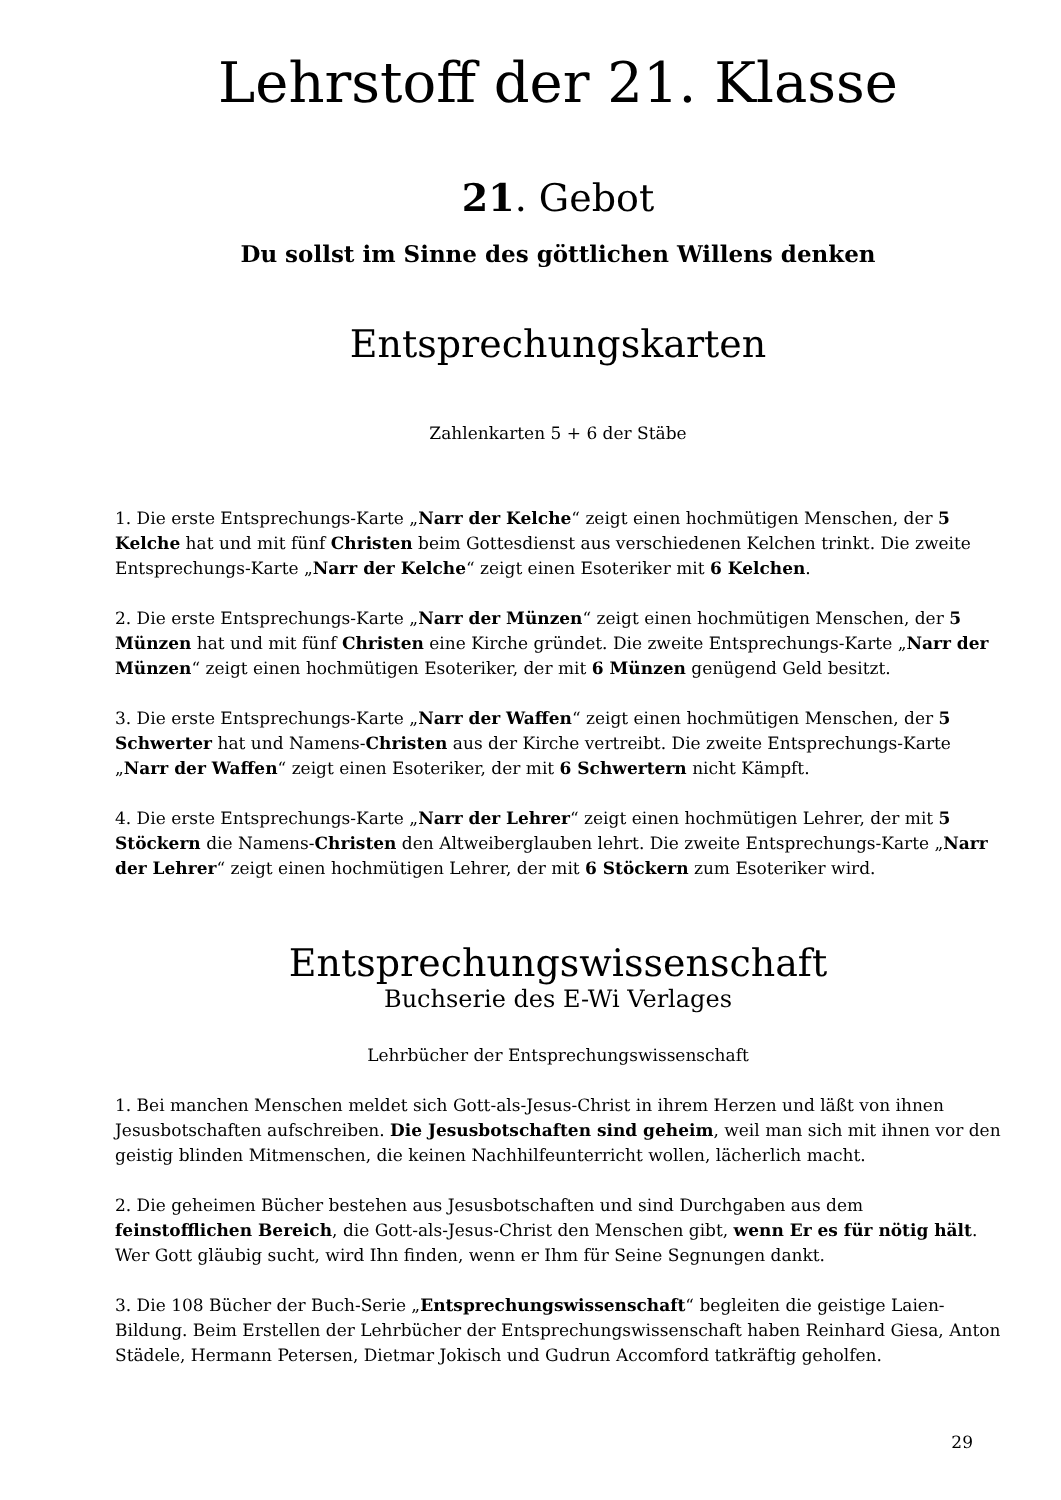Lehrstoff der 21. Klasse
21. Gebot
Du sollst im Sinne des göttlichen Willens denken
Entsprechungskarten
Zahlenkarten 5 + 6 der Stäbe
1. Die erste Entsprechungs-Karte „Narr der Kelche“ zeigt einen hochmütigen Menschen, der 5 Kelche hat und mit fünf Christen beim Gottesdienst aus verschiedenen Kelchen trinkt. Die zweite Entsprechungs-Karte „Narr der Kelche“ zeigt einen Esoteriker mit 6 Kelchen.
2. Die erste Entsprechungs-Karte „Narr der Münzen“ zeigt einen hochmütigen Menschen, der 5 Münzen hat und mit fünf Christen eine Kirche gründet. Die zweite Entsprechungs-Karte „Narr der Münzen“ zeigt einen hochmütigen Esoteriker, der mit 6 Münzen genügend Geld besitzt.
3. Die erste Entsprechungs-Karte „Narr der Waffen“ zeigt einen hochmütigen Menschen, der 5 Schwerter hat und Namens-Christen aus der Kirche vertreibt. Die zweite Entsprechungs-Karte „Narr der Waffen“ zeigt einen Esoteriker, der mit 6 Schwertern nicht Kämpft.
4. Die erste Entsprechungs-Karte „Narr der Lehrer“ zeigt einen hochmütigen Lehrer, der mit 5 Stöckern die Namens-Christen den Altweiberglauben lehrt. Die zweite Entsprechungs-Karte „Narr der Lehrer“ zeigt einen hochmütigen Lehrer, der mit 6 Stöckern zum Esoteriker wird.
Entsprechungswissenschaft
Buchserie des E-Wi Verlages
Lehrbücher der Entsprechungswissenschaft
1. Bei manchen Menschen meldet sich Gott-als-Jesus-Christ in ihrem Herzen und läßt von ihnen Jesusbotschaften aufschreiben. Die Jesusbotschaften sind geheim, weil man sich mit ihnen vor den geistig blinden Mitmenschen, die keinen Nachhilfeunterricht wollen, lächerlich macht.
2. Die geheimen Bücher bestehen aus Jesusbotschaften und sind Durchgaben aus dem feinstofflichen Bereich, die Gott-als-Jesus-Christ den Menschen gibt, wenn Er es für nötig hält. Wer Gott gläubig sucht, wird Ihn finden, wenn er Ihm für Seine Segnungen dankt.
3. Die 108 Bücher der Buch-Serie „Entsprechungswissenschaft“ begleiten die geistige Laien-Bildung. Beim Erstellen der Lehrbücher der Entsprechungswissenschaft haben Reinhard Giesa, Anton Städele, Hermann Petersen, Dietmar Jokisch und Gudrun Accomford tatkräftig geholfen.
29